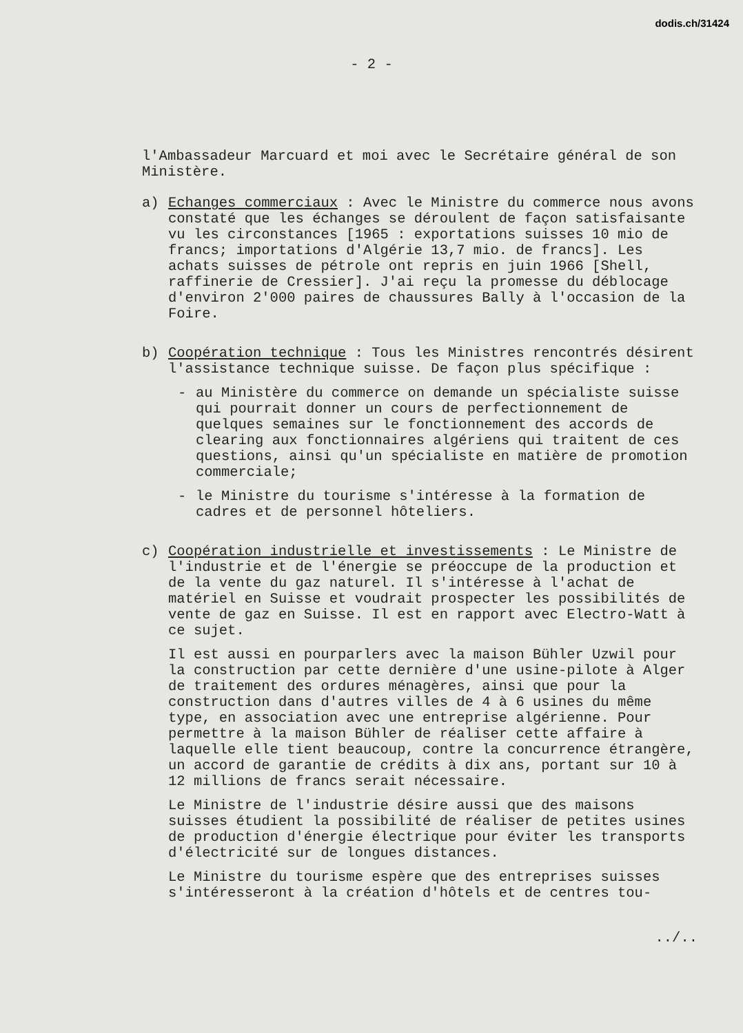dodis.ch/31424
- 2 -
l'Ambassadeur Marcuard et moi avec le Secrétaire général de son Ministère.
a) Echanges commerciaux : Avec le Ministre du commerce nous avons constaté que les échanges se déroulent de façon satisfaisante vu les circonstances [1965 : exportations suisses 10 mio de francs; importations d'Algérie 13,7 mio. de francs]. Les achats suisses de pétrole ont repris en juin 1966 [Shell, raffinerie de Cressier]. J'ai reçu la promesse du déblocage d'environ 2'000 paires de chaussures Bally à l'occasion de la Foire.
b) Coopération technique : Tous les Ministres rencontrés désirent l'assistance technique suisse. De façon plus spécifique :
- au Ministère du commerce on demande un spécialiste suisse qui pourrait donner un cours de perfectionnement de quelques semaines sur le fonctionnement des accords de clearing aux fonctionnaires algériens qui traitent de ces questions, ainsi qu'un spécialiste en matière de promotion commerciale;
- le Ministre du tourisme s'intéresse à la formation de cadres et de personnel hôteliers.
c) Coopération industrielle et investissements : Le Ministre de l'industrie et de l'énergie se préoccupe de la production et de la vente du gaz naturel. Il s'intéresse à l'achat de matériel en Suisse et voudrait prospecter les possibilités de vente de gaz en Suisse. Il est en rapport avec Electro-Watt à ce sujet.
Il est aussi en pourparlers avec la maison Bühler Uzwil pour la construction par cette dernière d'une usine-pilote à Alger de traitement des ordures ménagères, ainsi que pour la construction dans d'autres villes de 4 à 6 usines du même type, en association avec une entreprise algérienne. Pour permettre à la maison Bühler de réaliser cette affaire à laquelle elle tient beaucoup, contre la concurrence étrangère, un accord de garantie de crédits à dix ans, portant sur 10 à 12 millions de francs serait nécessaire.
Le Ministre de l'industrie désire aussi que des maisons suisses étudient la possibilité de réaliser de petites usines de production d'énergie électrique pour éviter les transports d'électricité sur de longues distances.
Le Ministre du tourisme espère que des entreprises suisses s'intéresseront à la création d'hôtels et de centres tou-
../..